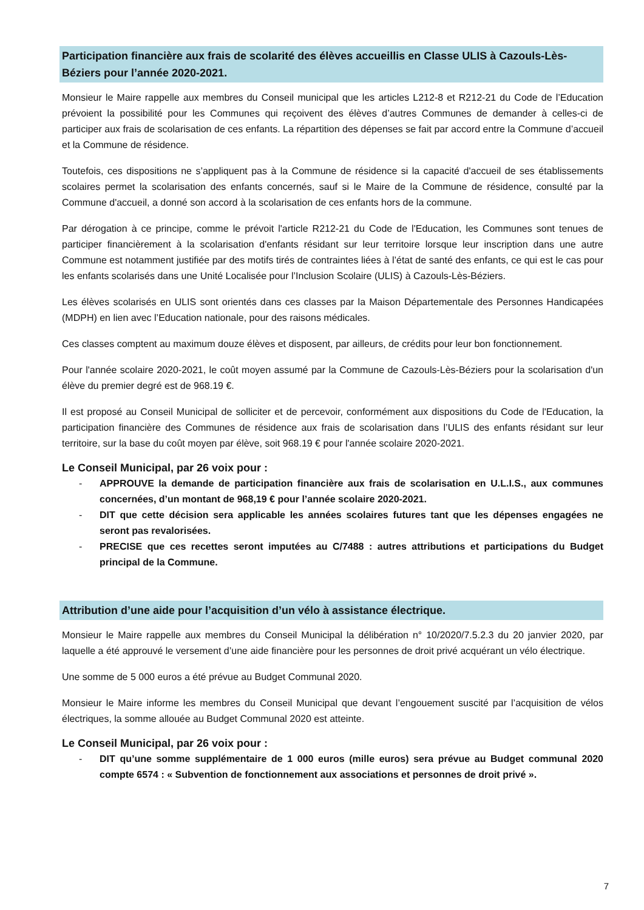Participation financière aux frais de scolarité des élèves accueillis en Classe ULIS à Cazouls-Lès-Béziers pour l’année 2020-2021.
Monsieur le Maire rappelle aux membres du Conseil municipal que les articles L212-8 et R212-21 du Code de l’Education prévoient la possibilité pour les Communes qui reçoivent des élèves d’autres Communes de demander à celles-ci de participer aux frais de scolarisation de ces enfants. La répartition des dépenses se fait par accord entre la Commune d’accueil et la Commune de résidence.
Toutefois, ces dispositions ne s’appliquent pas à la Commune de résidence si la capacité d'accueil de ses établissements scolaires permet la scolarisation des enfants concernés, sauf si le Maire de la Commune de résidence, consulté par la Commune d'accueil, a donné son accord à la scolarisation de ces enfants hors de la commune.
Par dérogation à ce principe, comme le prévoit l'article R212-21 du Code de l'Education, les Communes sont tenues de participer financièrement à la scolarisation d'enfants résidant sur leur territoire lorsque leur inscription dans une autre Commune est notamment justifiée par des motifs tirés de contraintes liées à l’état de santé des enfants, ce qui est le cas pour les enfants scolarisés dans une Unité Localisée pour l’Inclusion Scolaire (ULIS) à Cazouls-Lès-Béziers.
Les élèves scolarisés en ULIS sont orientés dans ces classes par la Maison Départementale des Personnes Handicapées (MDPH) en lien avec l’Education nationale, pour des raisons médicales.
Ces classes comptent au maximum douze élèves et disposent, par ailleurs, de crédits pour leur bon fonctionnement.
Pour l'année scolaire 2020-2021, le coût moyen assumé par la Commune de Cazouls-Lès-Béziers pour la scolarisation d'un élève du premier degré est de 968.19 €.
Il est proposé au Conseil Municipal de solliciter et de percevoir, conformément aux dispositions du Code de l'Education, la participation financière des Communes de résidence aux frais de scolarisation dans l’ULIS des enfants résidant sur leur territoire, sur la base du coût moyen par élève, soit 968.19 € pour l'année scolaire 2020-2021.
Le Conseil Municipal, par 26 voix pour :
- APPROUVE la demande de participation financière aux frais de scolarisation en U.L.I.S., aux communes concernées, d’un montant de 968,19 € pour l’année scolaire 2020-2021.
- DIT que cette décision sera applicable les années scolaires futures tant que les dépenses engagées ne seront pas revalorisées.
- PRECISE que ces recettes seront imputées au C/7488 : autres attributions et participations du Budget principal de la Commune.
Attribution d’une aide pour l’acquisition d’un vélo à assistance électrique.
Monsieur le Maire rappelle aux membres du Conseil Municipal la délibération n° 10/2020/7.5.2.3 du 20 janvier 2020, par laquelle a été approuvé le versement d’une aide financière pour les personnes de droit privé acquérant un vélo électrique.
Une somme de 5 000 euros a été prévue au Budget Communal 2020.
Monsieur le Maire informe les membres du Conseil Municipal que devant l’engouement suscité par l’acquisition de vélos électriques, la somme allouée au Budget Communal 2020 est atteinte.
Le Conseil Municipal, par 26 voix pour :
- DIT qu’une somme supplémentaire de 1 000 euros (mille euros) sera prévue au Budget communal 2020 compte 6574 : « Subvention de fonctionnement aux associations et personnes de droit privé ».
7